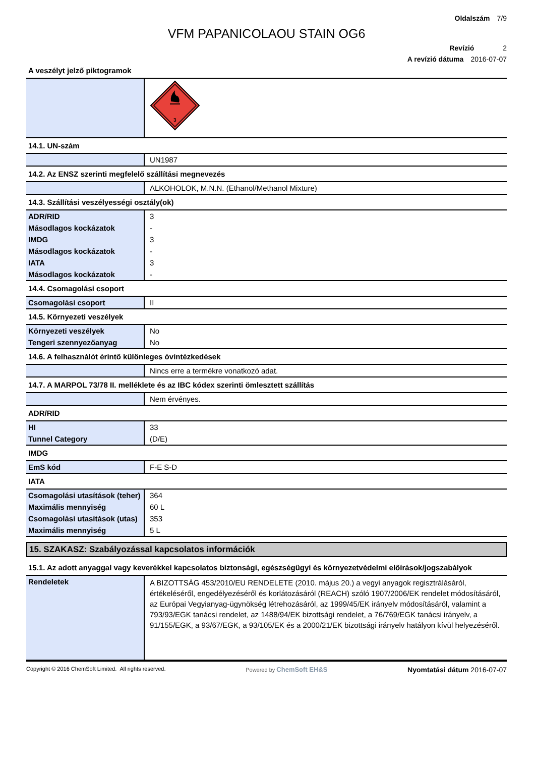Oldalszám 7/9
VFM PAPANICOLAOU STAIN OG6
Revízió 2
A revízió dátuma 2016-07-07
A veszélyt jelző piktogramok
| | 3 |
14.1. UN-szám
| | UN1987 |
14.2. Az ENSZ szerinti megfelelő szállítási megnevezés
| | ALKOHOLOK, M.N.N. (Ethanol/Methanol Mixture) |
14.3. Szállítási veszélyességi osztály(ok)
| ADR/RID | 3 |
| Másodlagos kockázatok | - |
| IMDG | 3 |
| Másodlagos kockázatok | - |
| IATA | 3 |
| Másodlagos kockázatok | - |
14.4. Csomagolási csoport
| Csomagolási csoport | II |
14.5. Környezeti veszélyek
| Környezeti veszélyek | No |
| Tengeri szennyezőanyag | No |
14.6. A felhasználót érintő különleges óvintézkedések
| | Nincs erre a termékre vonatkozó adat. |
14.7. A MARPOL 73/78 II. melléklete és az IBC kódex szerinti ömlesztett szállítás
| | Nem érvényes. |
ADR/RID
| HI | 33 |
| Tunnel Category | (D/E) |
IMDG
| EmS kód | F-E S-D |
IATA
| Csomagolási utasítások (teher) | 364 |
| Maximális mennyiség | 60 L |
| Csomagolási utasítások (utas) | 353 |
| Maximális mennyiség | 5 L |
15. SZAKASZ: Szabályozással kapcsolatos információk
15.1. Az adott anyaggal vagy keverékkel kapcsolatos biztonsági, egészségügyi és környezetvédelmi előírások/jogszabályok
| Rendeletek | A BIZOTTSÁG 453/2010/EU RENDELETE (2010. május 20.) a vegyi anyagok regisztrálásáról, értékeléséről, engedélyezéséről és korlátozásáról (REACH) szóló 1907/2006/EK rendelet módosításáról, az Európai Vegyianyag-ügynökség létrehozásáról, az 1999/45/EK irányelv módosításáról, valamint a 793/93/EGK tanácsi rendelet, az 1488/94/EK bizottsági rendelet, a 76/769/EGK tanácsi irányelv, a 91/155/EGK, a 93/67/EGK, a 93/105/EK és a 2000/21/EK bizottsági irányelv hatályon kívül helyezéséről. |
Copyright © 2016 ChemSoft Limited. All rights reserved. Powered by ChemSoft EH&S Nyomtatási dátum 2016-07-07